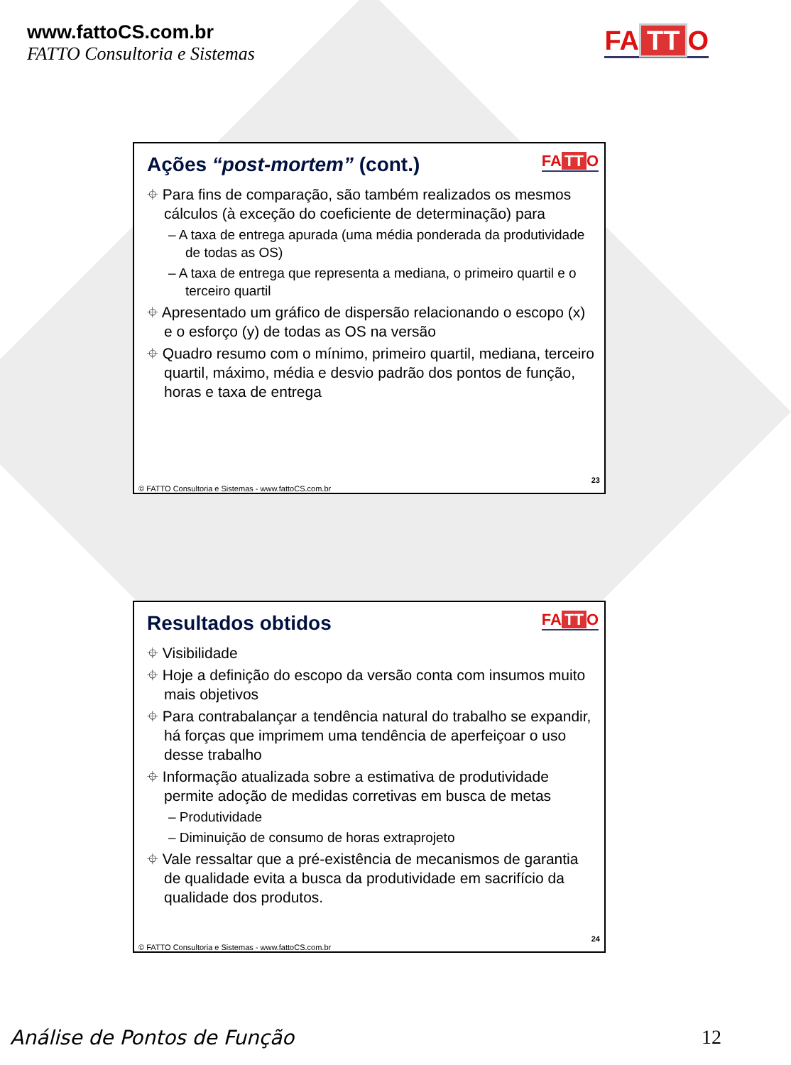www.fattoCS.com.br
FATTO Consultoria e Sistemas
FA TT O
Ações “post-mortem” (cont.)
FA TT O
⌖ Para fins de comparação, são também realizados os mesmos cálculos (à exceção do coeficiente de determinação) para
– A taxa de entrega apurada (uma média ponderada da produtividade de todas as OS)
– A taxa de entrega que representa a mediana, o primeiro quartil e o terceiro quartil
⌖ Apresentado um gráfico de dispersão relacionando o escopo (x) e o esforço (y) de todas as OS na versão
⌖ Quadro resumo com o mínimo, primeiro quartil, mediana, terceiro quartil, máximo, média e desvio padrão dos pontos de função, horas e taxa de entrega
© FATTO Consultoria e Sistemas - www.fattoCS.com.br
23
Resultados obtidos
FA TT O
⌖ Visibilidade
⌖ Hoje a definição do escopo da versão conta com insumos muito mais objetivos
⌖ Para contrabalançar a tendência natural do trabalho se expandir, há forças que imprimem uma tendência de aperfeiçoar o uso desse trabalho
⌖ Informação atualizada sobre a estimativa de produtividade permite adoção de medidas corretivas em busca de metas
– Produtividade
– Diminuição de consumo de horas extraprojeto
⌖ Vale ressaltar que a pré-existência de mecanismos de garantia de qualidade evita a busca da produtividade em sacrifício da qualidade dos produtos.
© FATTO Consultoria e Sistemas - www.fattoCS.com.br
24
Análise de Pontos de Função 12